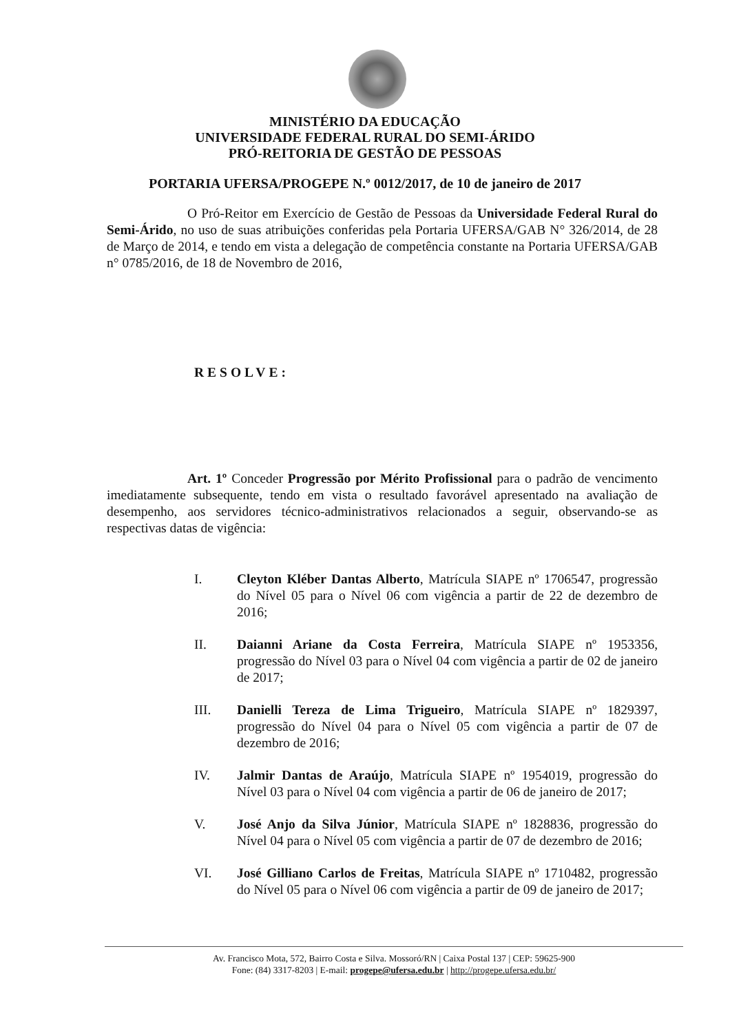MINISTÉRIO DA EDUCAÇÃO
UNIVERSIDADE FEDERAL RURAL DO SEMI-ÁRIDO
PRÓ-REITORIA DE GESTÃO DE PESSOAS
PORTARIA UFERSA/PROGEPE N.º 0012/2017, de 10 de janeiro de 2017
O Pró-Reitor em Exercício de Gestão de Pessoas da Universidade Federal Rural do Semi-Árido, no uso de suas atribuições conferidas pela Portaria UFERSA/GAB N° 326/2014, de 28 de Março de 2014, e tendo em vista a delegação de competência constante na Portaria UFERSA/GAB n° 0785/2016, de 18 de Novembro de 2016,
RESOLVE:
Art. 1º Conceder Progressão por Mérito Profissional para o padrão de vencimento imediatamente subsequente, tendo em vista o resultado favorável apresentado na avaliação de desempenho, aos servidores técnico-administrativos relacionados a seguir, observando-se as respectivas datas de vigência:
I. Cleyton Kléber Dantas Alberto, Matrícula SIAPE nº 1706547, progressão do Nível 05 para o Nível 06 com vigência a partir de 22 de dezembro de 2016;
II. Daianni Ariane da Costa Ferreira, Matrícula SIAPE nº 1953356, progressão do Nível 03 para o Nível 04 com vigência a partir de 02 de janeiro de 2017;
III. Danielli Tereza de Lima Trigueiro, Matrícula SIAPE nº 1829397, progressão do Nível 04 para o Nível 05 com vigência a partir de 07 de dezembro de 2016;
IV. Jalmir Dantas de Araújo, Matrícula SIAPE nº 1954019, progressão do Nível 03 para o Nível 04 com vigência a partir de 06 de janeiro de 2017;
V. José Anjo da Silva Júnior, Matrícula SIAPE nº 1828836, progressão do Nível 04 para o Nível 05 com vigência a partir de 07 de dezembro de 2016;
VI. José Gilliano Carlos de Freitas, Matrícula SIAPE nº 1710482, progressão do Nível 05 para o Nível 06 com vigência a partir de 09 de janeiro de 2017;
Av. Francisco Mota, 572, Bairro Costa e Silva. Mossoró/RN | Caixa Postal 137 | CEP: 59625-900
Fone: (84) 3317-8203 | E-mail: progepe@ufersa.edu.br | http://progepe.ufersa.edu.br/